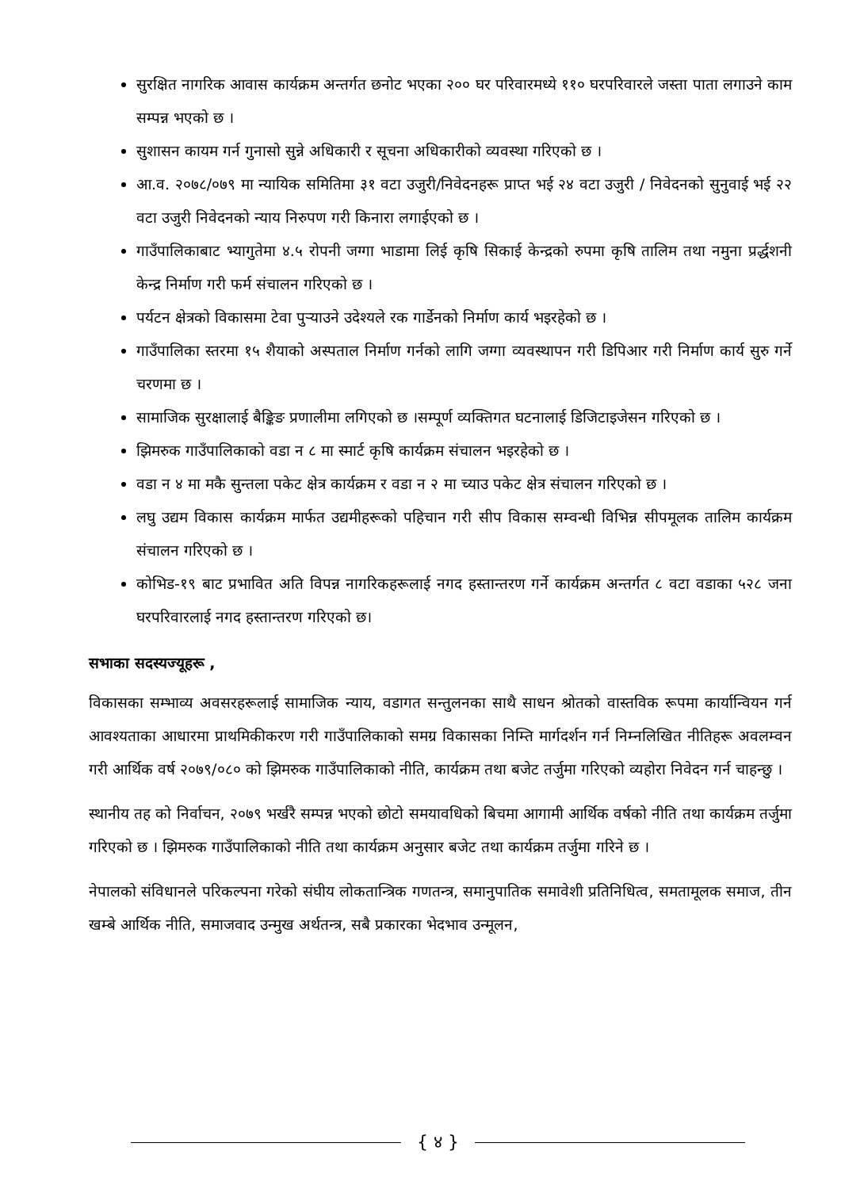सुरक्षित नागरिक आवास कार्यक्रम अन्तर्गत छनोट भएका २०० घर परिवारमध्ये ११० घरपरिवारले जस्ता पाता लगाउने काम सम्पन्न भएको छ ।
सुशासन कायम गर्न गुनासो सुन्ने अधिकारी र सूचना अधिकारीको व्यवस्था गरिएको छ ।
आ.व. २०७८/०७९ मा न्यायिक समितिमा ३१ वटा उजुरी/निवेदनहरू प्राप्त भई २४ वटा उजुरी / निवेदनको सुनुवाई भई २२ वटा उजुरी निवेदनको न्याय निरुपण गरी किनारा लगाईएको छ ।
गाउँपालिकाबाट भ्यागुतेमा ४.५ रोपनी जग्गा भाडामा लिई कृषि सिकाई केन्द्रको रुपमा कृषि तालिम तथा नमुना प्रर्द्धशनी केन्द्र निर्माण गरी फर्म संचालन गरिएको छ ।
पर्यटन क्षेत्रको विकासमा टेवा पुर्‍याउने उदेश्यले रक गार्डेनको निर्माण कार्य भइरहेको छ ।
गाउँपालिका स्तरमा १५ शैयाको अस्पताल निर्माण गर्नको लागि जग्गा व्यवस्थापन गरी डिपिआर गरी निर्माण कार्य सुरु गर्ने चरणमा छ ।
सामाजिक सुरक्षालाई बैङ्किङ प्रणालीमा लगिएको छ ।सम्पूर्ण व्यक्तिगत घटनालाई डिजिटाइजेसन गरिएको छ ।
झिमरुक गाउँपालिकाको वडा न ८ मा स्मार्ट कृषि कार्यक्रम संचालन भइरहेको छ ।
वडा न ४ मा मकै सुन्तला पकेट क्षेत्र कार्यक्रम र वडा न २ मा च्याउ पकेट क्षेत्र संचालन गरिएको छ ।
लघु उद्यम विकास कार्यक्रम मार्फत उद्यमीहरूको पहिचान गरी सीप विकास सम्वन्धी विभिन्न सीपमूलक तालिम कार्यक्रम संचालन गरिएको छ ।
कोभिड-१९ बाट प्रभावित अति विपन्न नागरिकहरूलाई नगद हस्तान्तरण गर्ने कार्यक्रम अन्तर्गत ८ वटा वडाका ५२८ जना घरपरिवारलाई नगद हस्तान्तरण गरिएको छ।
सभाका सदस्यज्यूहरू ,
विकासका सम्भाव्य अवसरहरूलाई सामाजिक न्याय, वडागत सन्तुलनका साथै साधन श्रोतको वास्तविक रूपमा कार्यान्वियन गर्न आवश्यताका आधारमा प्राथमिकीकरण गरी गाउँपालिकाको समग्र विकासका निम्ति मार्गदर्शन गर्न निम्नलिखित नीतिहरू अवलम्वन गरी आर्थिक वर्ष २०७९/०८० को झिमरुक गाउँपालिकाको नीति, कार्यक्रम तथा बजेट तर्जुमा गरिएको व्यहोरा निवेदन गर्न चाहन्छु ।
स्थानीय तह को निर्वाचन, २०७९ भर्खरै सम्पन्न भएको छोटो समयावधिको बिचमा आगामी आर्थिक वर्षको नीति तथा कार्यक्रम तर्जुमा गरिएको छ । झिमरुक गाउँपालिकाको नीति तथा कार्यक्रम अनुसार बजेट तथा कार्यक्रम तर्जुमा गरिने छ ।
नेपालको संविधानले परिकल्पना गरेको संघीय लोकतान्त्रिक गणतन्त्र, समानुपातिक समावेशी प्रतिनिधित्व, समतामूलक समाज, तीन खम्बे आर्थिक नीति, समाजवाद उन्मुख अर्थतन्त्र, सबै प्रकारका भेदभाव उन्मूलन,
{ ४ }